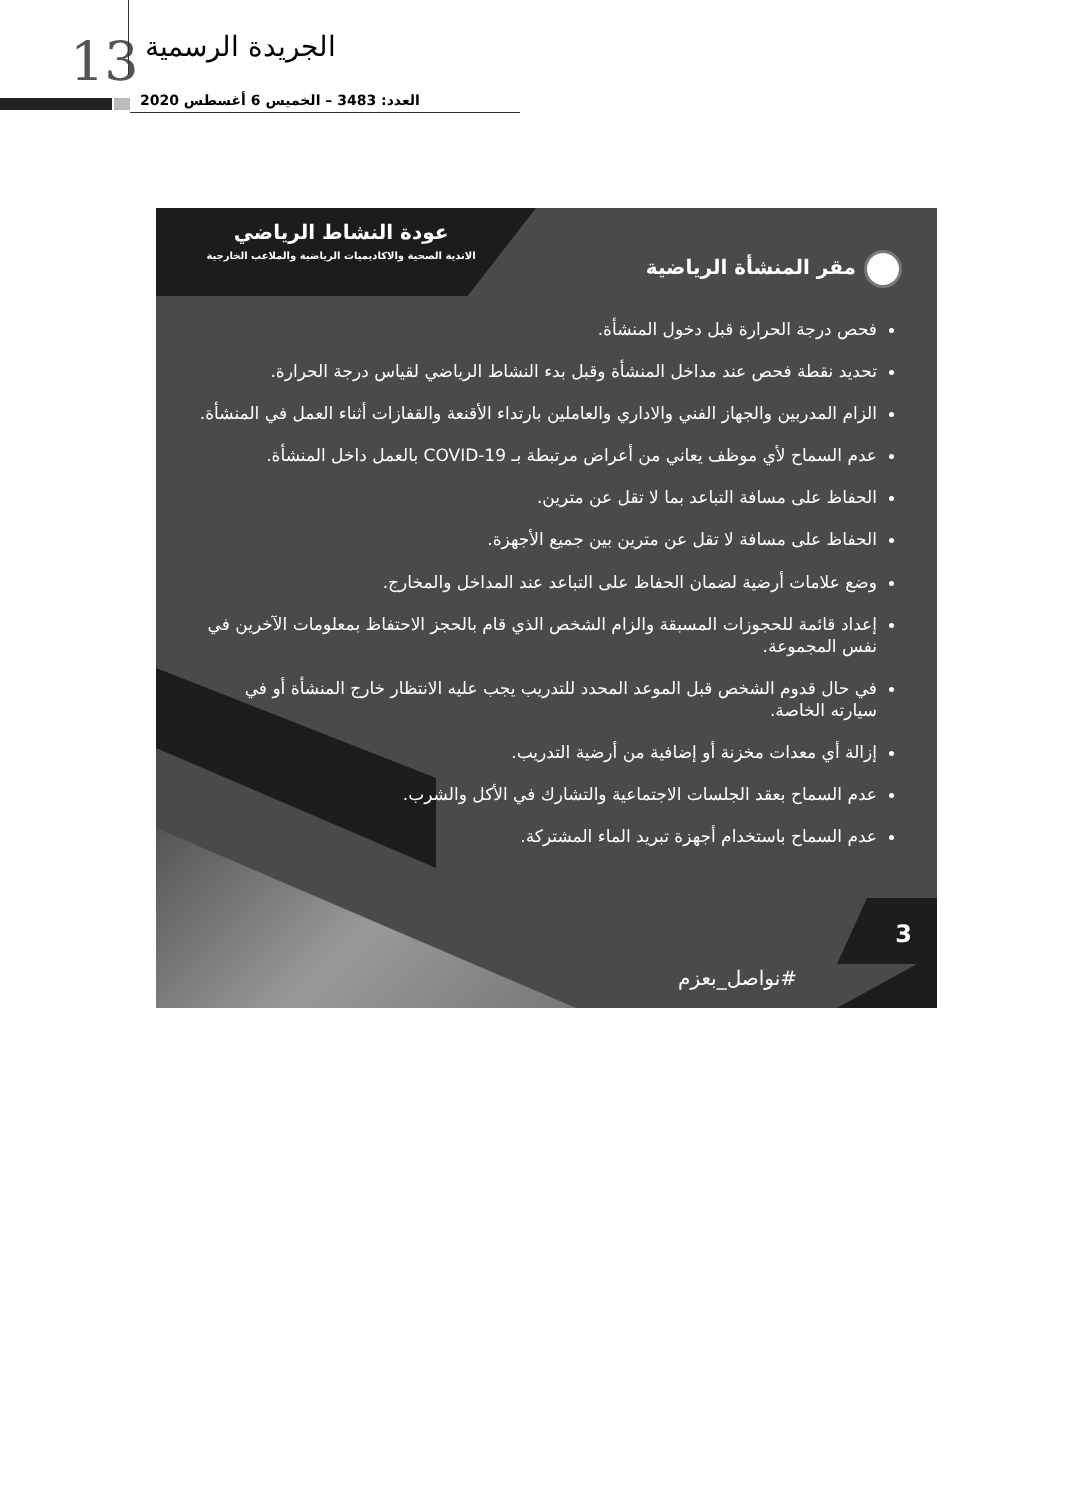13 الجريدة الرسمية
العدد: 3483 – الخميس 6 أغسطس 2020
عودة النشاط الرياضي
الاندية الصحية والاكاديميات الرياضية والملاعب الخارجية
مقر المنشأة الرياضية
فحص درجة الحرارة قبل دخول المنشأة.
تحديد نقطة فحص عند مداخل المنشأة وقبل بدء النشاط الرياضي لقياس درجة الحرارة.
الزام المدربين والجهاز الفني والاداري والعاملين بارتداء الأقنعة والقفازات أثناء العمل في المنشأة.
عدم السماح لأي موظف يعاني من أعراض مرتبطة بـ COVID-19 بالعمل داخل المنشأة.
الحفاظ على مسافة التباعد بما لا تقل عن مترين.
الحفاظ على مسافة لا تقل عن مترين بين جميع الأجهزة.
وضع علامات أرضية لضمان الحفاظ على التباعد عند المداخل والمخارج.
إعداد قائمة للحجوزات المسبقة والزام الشخص الذي قام بالحجز الاحتفاظ بمعلومات الآخرين في نفس المجموعة.
في حال قدوم الشخص قبل الموعد المحدد للتدريب يجب عليه الانتظار خارج المنشأة أو في سيارته الخاصة.
إزالة أي معدات مخزنة أو إضافية من أرضية التدريب.
عدم السماح بعقد الجلسات الاجتماعية والتشارك في الأكل والشرب.
عدم السماح باستخدام أجهزة تبريد الماء المشتركة.
3
#نواصل_بعزم